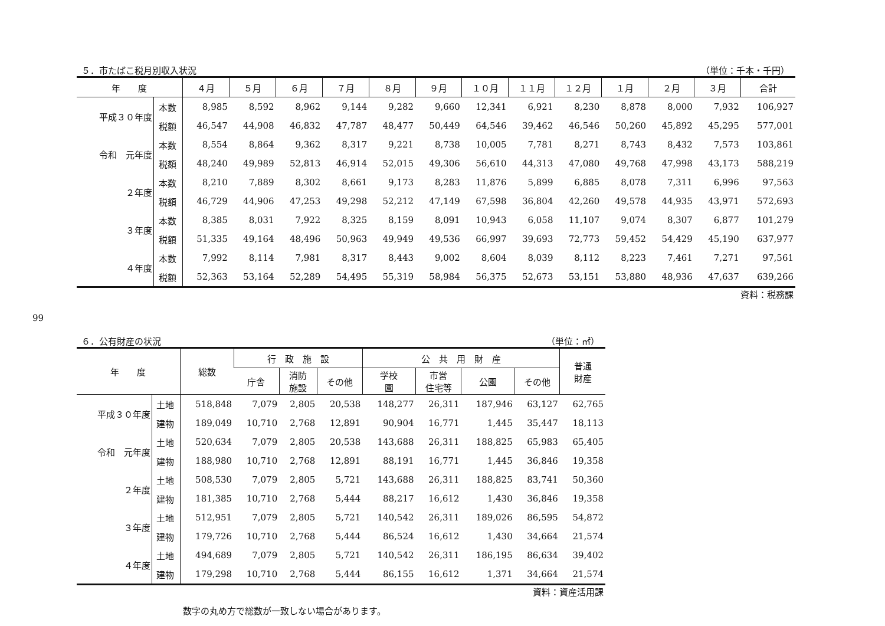99
５．市たばこ税月別収入状況 （単位：千本・千円）
| 年 度 | | ４月 | ５月 | ６月 | ７月 | ８月 | ９月 | １０月 | １１月 | １２月 | １月 | ２月 | ３月 | 合計 |
| --- | --- | --- | --- | --- | --- | --- | --- | --- | --- | --- | --- | --- | --- | --- |
| 平成３０年度 | 本数 | 8,985 | 8,592 | 8,962 | 9,144 | 9,282 | 9,660 | 12,341 | 6,921 | 8,230 | 8,878 | 8,000 | 7,932 | 106,927 |
| | 税額 | 46,547 | 44,908 | 46,832 | 47,787 | 48,477 | 50,449 | 64,546 | 39,462 | 46,546 | 50,260 | 45,892 | 45,295 | 577,001 |
| 令和 元年度 | 本数 | 8,554 | 8,864 | 9,362 | 8,317 | 9,221 | 8,738 | 10,005 | 7,781 | 8,271 | 8,743 | 8,432 | 7,573 | 103,861 |
| | 税額 | 48,240 | 49,989 | 52,813 | 46,914 | 52,015 | 49,306 | 56,610 | 44,313 | 47,080 | 49,768 | 47,998 | 43,173 | 588,219 |
| ２年度 | 本数 | 8,210 | 7,889 | 8,302 | 8,661 | 9,173 | 8,283 | 11,876 | 5,899 | 6,885 | 8,078 | 7,311 | 6,996 | 97,563 |
| | 税額 | 46,729 | 44,906 | 47,253 | 49,298 | 52,212 | 47,149 | 67,598 | 36,804 | 42,260 | 49,578 | 44,935 | 43,971 | 572,693 |
| ３年度 | 本数 | 8,385 | 8,031 | 7,922 | 8,325 | 8,159 | 8,091 | 10,943 | 6,058 | 11,107 | 9,074 | 8,307 | 6,877 | 101,279 |
| | 税額 | 51,335 | 49,164 | 48,496 | 50,963 | 49,949 | 49,536 | 66,997 | 39,693 | 72,773 | 59,452 | 54,429 | 45,190 | 637,977 |
| ４年度 | 本数 | 7,992 | 8,114 | 7,981 | 8,317 | 8,443 | 9,002 | 8,604 | 8,039 | 8,112 | 8,223 | 7,461 | 7,271 | 97,561 |
| | 税額 | 52,363 | 53,164 | 52,289 | 54,495 | 55,319 | 58,984 | 56,375 | 52,673 | 53,151 | 53,880 | 48,936 | 47,637 | 639,266 |
資料：税務課
６．公有財産の状況 （単位：㎡）
| 年 度 | | 総数 | 行 政 施 設 | | | 公 共 用 財 産 | | | | 普通 財産 |
| --- | --- | --- | --- | --- | --- | --- | --- | --- | --- | --- |
| | | | 庁舎 | 消防 施設 | その他 | 学校 園 | 市営 住宅等 | 公園 | その他 | |
| 平成３０年度 | 土地 | 518,848 | 7,079 | 2,805 | 20,538 | 148,277 | 26,311 | 187,946 | 63,127 | 62,765 |
| | 建物 | 189,049 | 10,710 | 2,768 | 12,891 | 90,904 | 16,771 | 1,445 | 35,447 | 18,113 |
| 令和 元年度 | 土地 | 520,634 | 7,079 | 2,805 | 20,538 | 143,688 | 26,311 | 188,825 | 65,983 | 65,405 |
| | 建物 | 188,980 | 10,710 | 2,768 | 12,891 | 88,191 | 16,771 | 1,445 | 36,846 | 19,358 |
| ２年度 | 土地 | 508,530 | 7,079 | 2,805 | 5,721 | 143,688 | 26,311 | 188,825 | 83,741 | 50,360 |
| | 建物 | 181,385 | 10,710 | 2,768 | 5,444 | 88,217 | 16,612 | 1,430 | 36,846 | 19,358 |
| ３年度 | 土地 | 512,951 | 7,079 | 2,805 | 5,721 | 140,542 | 26,311 | 189,026 | 86,595 | 54,872 |
| | 建物 | 179,726 | 10,710 | 2,768 | 5,444 | 86,524 | 16,612 | 1,430 | 34,664 | 21,574 |
| ４年度 | 土地 | 494,689 | 7,079 | 2,805 | 5,721 | 140,542 | 26,311 | 186,195 | 86,634 | 39,402 |
| | 建物 | 179,298 | 10,710 | 2,768 | 5,444 | 86,155 | 16,612 | 1,371 | 34,664 | 21,574 |
資料：資産活用課
数字の丸め方で総数が一致しない場合があります。